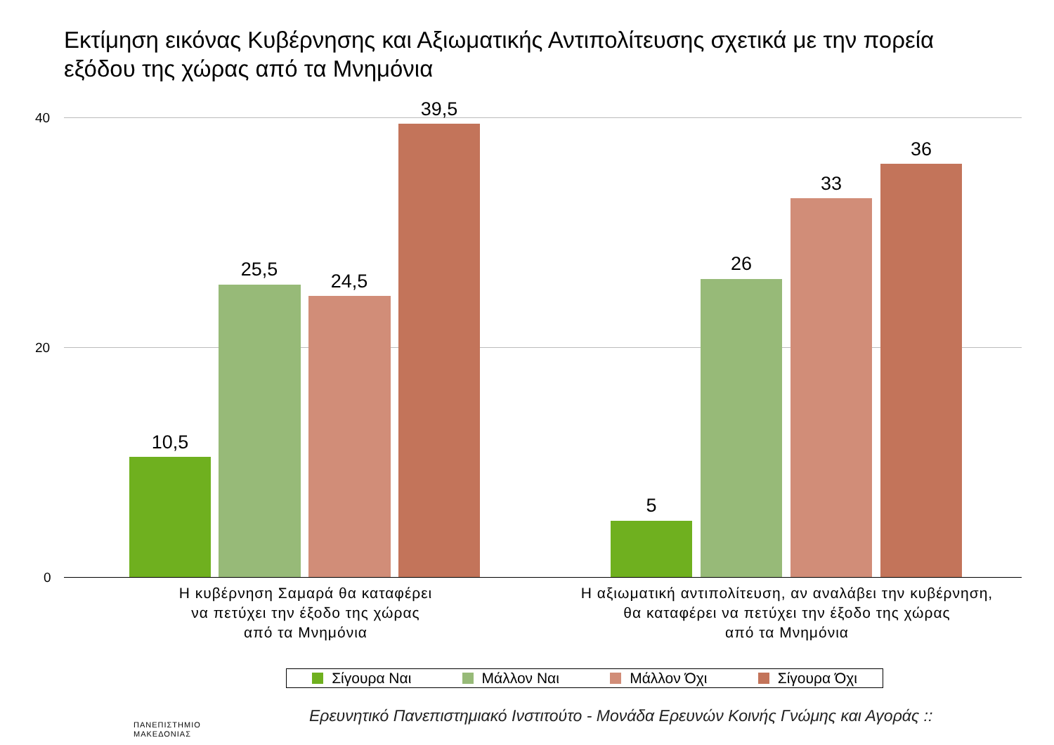Εκτίμηση εικόνας Κυβέρνησης και Αξιωματικής Αντιπολίτευσης σχετικά με την πορεία εξόδου της χώρας από τα Μνημόνια
40
20
0
10,5
25,5
24,5
39,5
5
26
33
36
Η κυβέρνηση Σαμαρά θα καταφέρει
να πετύχει την έξοδο της χώρας
από τα Μνημόνια
Η αξιωματική αντιπολίτευση, αν αναλάβει την κυβέρνηση,
θα καταφέρει να πετύχει την έξοδο της χώρας
από τα Μνημόνια
Σίγουρα Ναι Μάλλον Ναι Μάλλον Όχι Σίγουρα Όχι
Ερευνητικό Πανεπιστημιακό Ινστιτούτο - Μονάδα Ερευνών Κοινής Γνώμης και Αγοράς ::
ΠΑΝΕΠΙΣΤΗΜΙΟ
ΜΑΚΕΔΟΝΙΑΣ